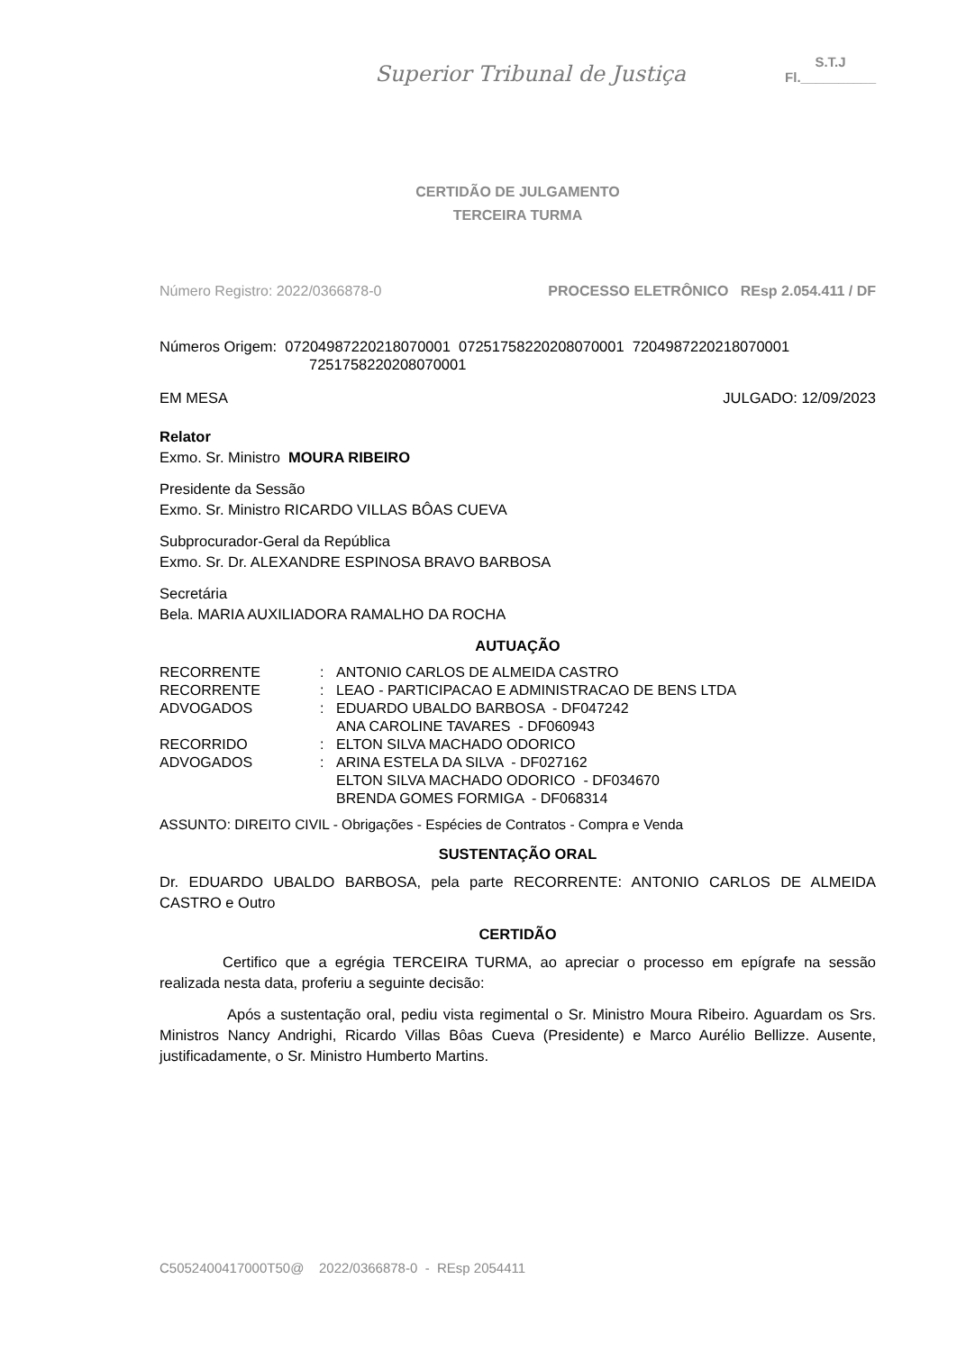Superior Tribunal de Justiça
S.T.J
Fl.__________
CERTIDÃO DE JULGAMENTO
TERCEIRA TURMA
Número Registro: 2022/0366878-0 PROCESSO ELETRÔNICO REsp 2.054.411 / DF
Números Origem: 07204987220218070001 07251758220208070001 7204987220218070001
7251758220208070001
EM MESA JULGADO: 12/09/2023
Relator
Exmo. Sr. Ministro MOURA RIBEIRO
Presidente da Sessão
Exmo. Sr. Ministro RICARDO VILLAS BÔAS CUEVA
Subprocurador-Geral da República
Exmo. Sr. Dr. ALEXANDRE ESPINOSA BRAVO BARBOSA
Secretária
Bela. MARIA AUXILIADORA RAMALHO DA ROCHA
AUTUAÇÃO
| RECORRENTE | : | ANTONIO CARLOS DE ALMEIDA CASTRO |
| RECORRENTE | : | LEAO - PARTICIPACAO E ADMINISTRACAO DE BENS LTDA |
| ADVOGADOS | : | EDUARDO UBALDO BARBOSA - DF047242 ANA CAROLINE TAVARES - DF060943 |
| RECORRIDO | : | ELTON SILVA MACHADO ODORICO |
| ADVOGADOS | : | ARINA ESTELA DA SILVA - DF027162 ELTON SILVA MACHADO ODORICO - DF034670 BRENDA GOMES FORMIGA - DF068314 |
ASSUNTO: DIREITO CIVIL - Obrigações - Espécies de Contratos - Compra e Venda
SUSTENTAÇÃO ORAL
Dr. EDUARDO UBALDO BARBOSA, pela parte RECORRENTE: ANTONIO CARLOS DE ALMEIDA CASTRO e Outro
CERTIDÃO
Certifico que a egrégia TERCEIRA TURMA, ao apreciar o processo em epígrafe na sessão realizada nesta data, proferiu a seguinte decisão:
Após a sustentação oral, pediu vista regimental o Sr. Ministro Moura Ribeiro. Aguardam os Srs. Ministros Nancy Andrighi, Ricardo Villas Bôas Cueva (Presidente) e Marco Aurélio Bellizze. Ausente, justificadamente, o Sr. Ministro Humberto Martins.
C5052400417000T50@ 2022/0366878-0 - REsp 2054411